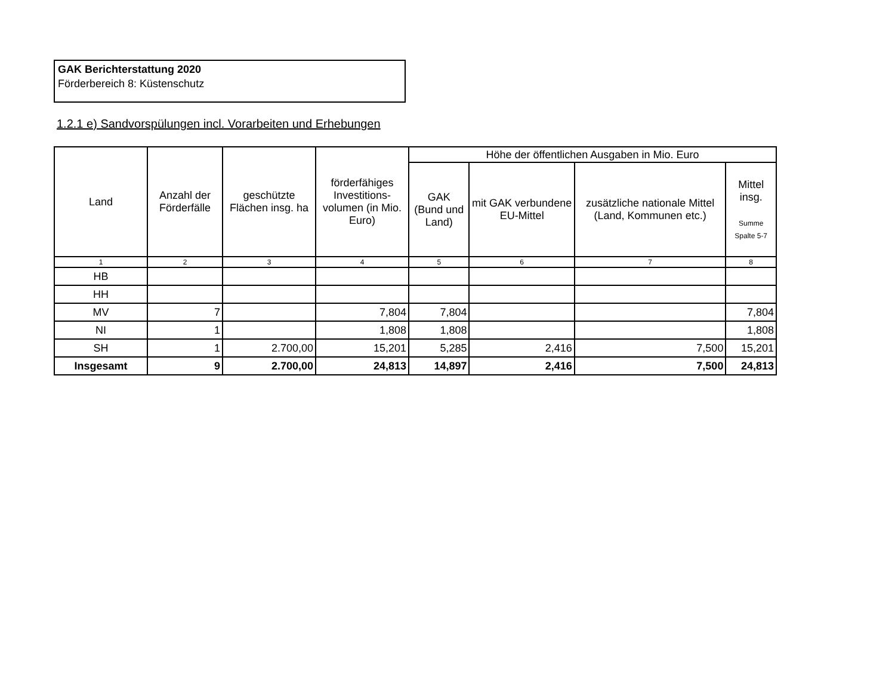GAK Berichterstattung 2020
Förderbereich 8: Küstenschutz
1.2.1 e) Sandvorspülungen incl. Vorarbeiten und Erhebungen
| Land | Anzahl der Förderfälle | geschützte Flächen insg. ha | förderfähiges Investitions-volumen (in Mio. Euro) | Höhe der öffentlichen Ausgaben in Mio. Euro | | | |
| --- | --- | --- | --- | --- | --- | --- | --- |
| | | | | GAK (Bund und Land) | mit GAK verbundene EU-Mittel | zusätzliche nationale Mittel (Land, Kommunen etc.) | Mittel insg. Summe Spalte 5-7 |
| 1 | 2 | 3 | 4 | 5 | 6 | 7 | 8 |
| HB | | | | | | | |
| HH | | | | | | | |
| MV | 7 | | 7,804 | 7,804 | | | 7,804 |
| NI | 1 | | 1,808 | 1,808 | | | 1,808 |
| SH | 1 | 2.700,00 | 15,201 | 5,285 | 2,416 | 7,500 | 15,201 |
| Insgesamt | 9 | 2.700,00 | 24,813 | 14,897 | 2,416 | 7,500 | 24,813 |